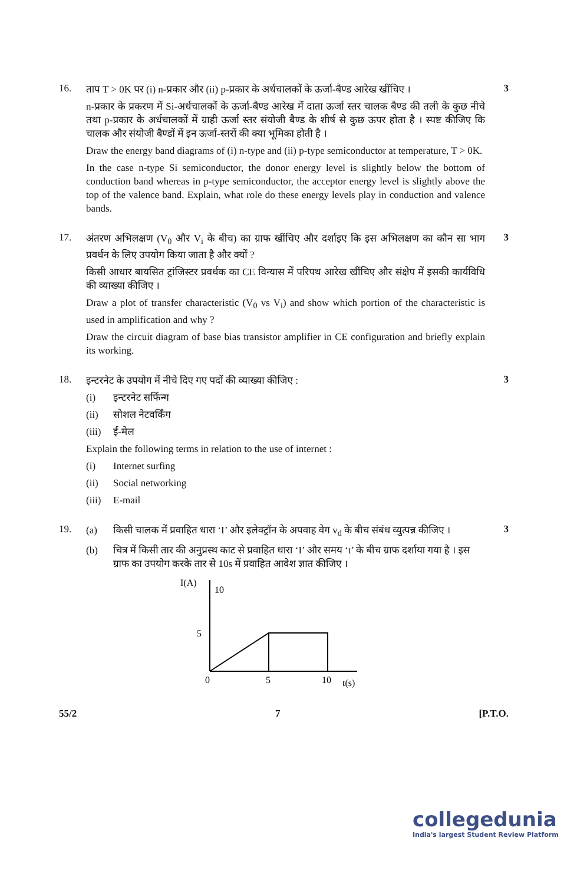16.
ताप T > 0K पर (i) n-प्रकार और (ii) p-प्रकार के अर्धचालकों के ऊर्जा-बैण्ड आरेख खींचिए ।
n-प्रकार के प्रकरण में Si-अर्धचालकों के ऊर्जा-बैण्ड आरेख में दाता ऊर्जा स्तर चालक बैण्ड की तली के कुछ नीचे तथा p-प्रकार के अर्धचालकों में ग्राही ऊर्जा स्तर संयोजी बैण्ड के शीर्ष से कुछ ऊपर होता है । स्पष्ट कीजिए कि चालक और संयोजी बैण्डों में इन ऊर्जा-स्तरों की क्या भूमिका होती है ।
Draw the energy band diagrams of (i) n-type and (ii) p-type semiconductor at temperature, T > 0K.
In the case n-type Si semiconductor, the donor energy level is slightly below the bottom of conduction band whereas in p-type semiconductor, the acceptor energy level is slightly above the top of the valence band. Explain, what role do these energy levels play in conduction and valence bands.
3
17.
अंतरण अभिलक्षण (V<sub>0</sub> और V<sub>i</sub> के बीच) का ग्राफ खींचिए और दर्शाइए कि इस अभिलक्षण का कौन सा भाग प्रवर्धन के लिए उपयोग किया जाता है और क्यों ?
किसी आधार बायसित ट्रांजिस्टर प्रवर्धक का CE विन्यास में परिपथ आरेख खींचिए और संक्षेप में इसकी कार्यविधि की व्याख्या कीजिए ।
Draw a plot of transfer characteristic (V<sub>0</sub> vs V<sub>i</sub>) and show which portion of the characteristic is used in amplification and why ?
Draw the circuit diagram of base bias transistor amplifier in CE configuration and briefly explain its working.
3
18.
इन्टरनेट के उपयोग में नीचे दिए गए पदों की व्याख्या कीजिए :
(i) इन्टरनेट सर्फिन्ग
(ii) सोशल नेटवर्किंग
(iii) ई-मेल
Explain the following terms in relation to the use of internet :
(i) Internet surfing
(ii) Social networking
(iii) E-mail
3
19.
(a) किसी चालक में प्रवाहित धारा ‘I’ और इलेक्ट्रॉन के अपवाह वेग v<sub>d</sub> के बीच संबंध व्युत्पन्न कीजिए ।
(b) चित्र में किसी तार की अनुप्रस्थ काट से प्रवाहित धारा ‘I’ और समय ‘t’ के बीच ग्राफ दर्शाया गया है । इस ग्राफ का उपयोग करके तार से 10s में प्रवाहित आवेश ज्ञात कीजिए ।
I(A)
10
5
0
5
10
t(s)
3
55/2 7 [P.T.O.
collegedunia
India's largest Student Review Platform